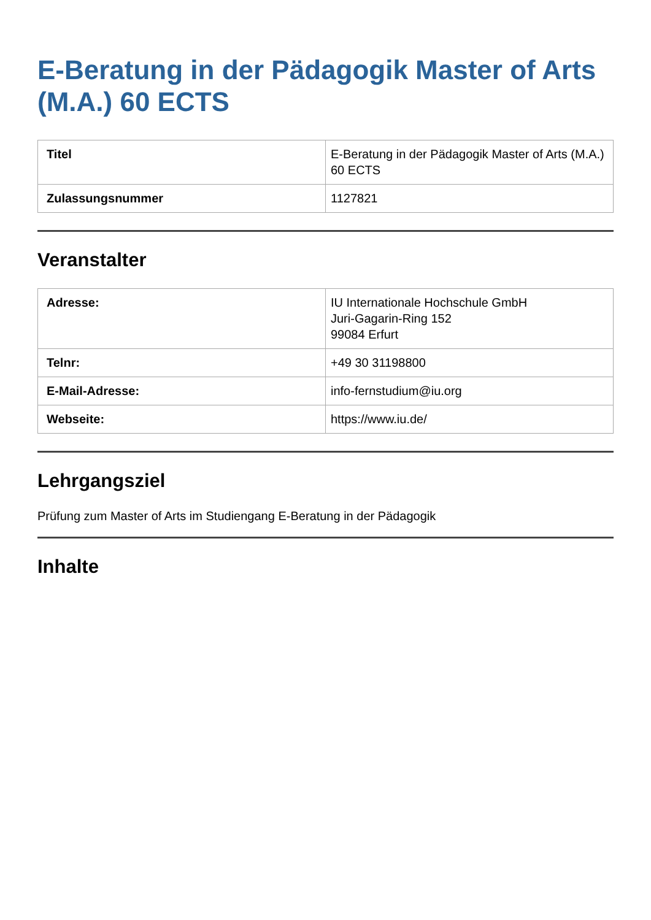E-Beratung in der Pädagogik Master of Arts (M.A.) 60 ECTS
| Titel | E-Beratung in der Pädagogik Master of Arts (M.A.) 60 ECTS |
| Zulassungsnummer | 1127821 |
Veranstalter
| Adresse: | IU Internationale Hochschule GmbH Juri-Gagarin-Ring 152 99084 Erfurt |
| Telnr: | +49 30 31198800 |
| E-Mail-Adresse: | info-fernstudium@iu.org |
| Webseite: | https://www.iu.de/ |
Lehrgangsziel
Prüfung zum Master of Arts im Studiengang E-Beratung in der Pädagogik
Inhalte